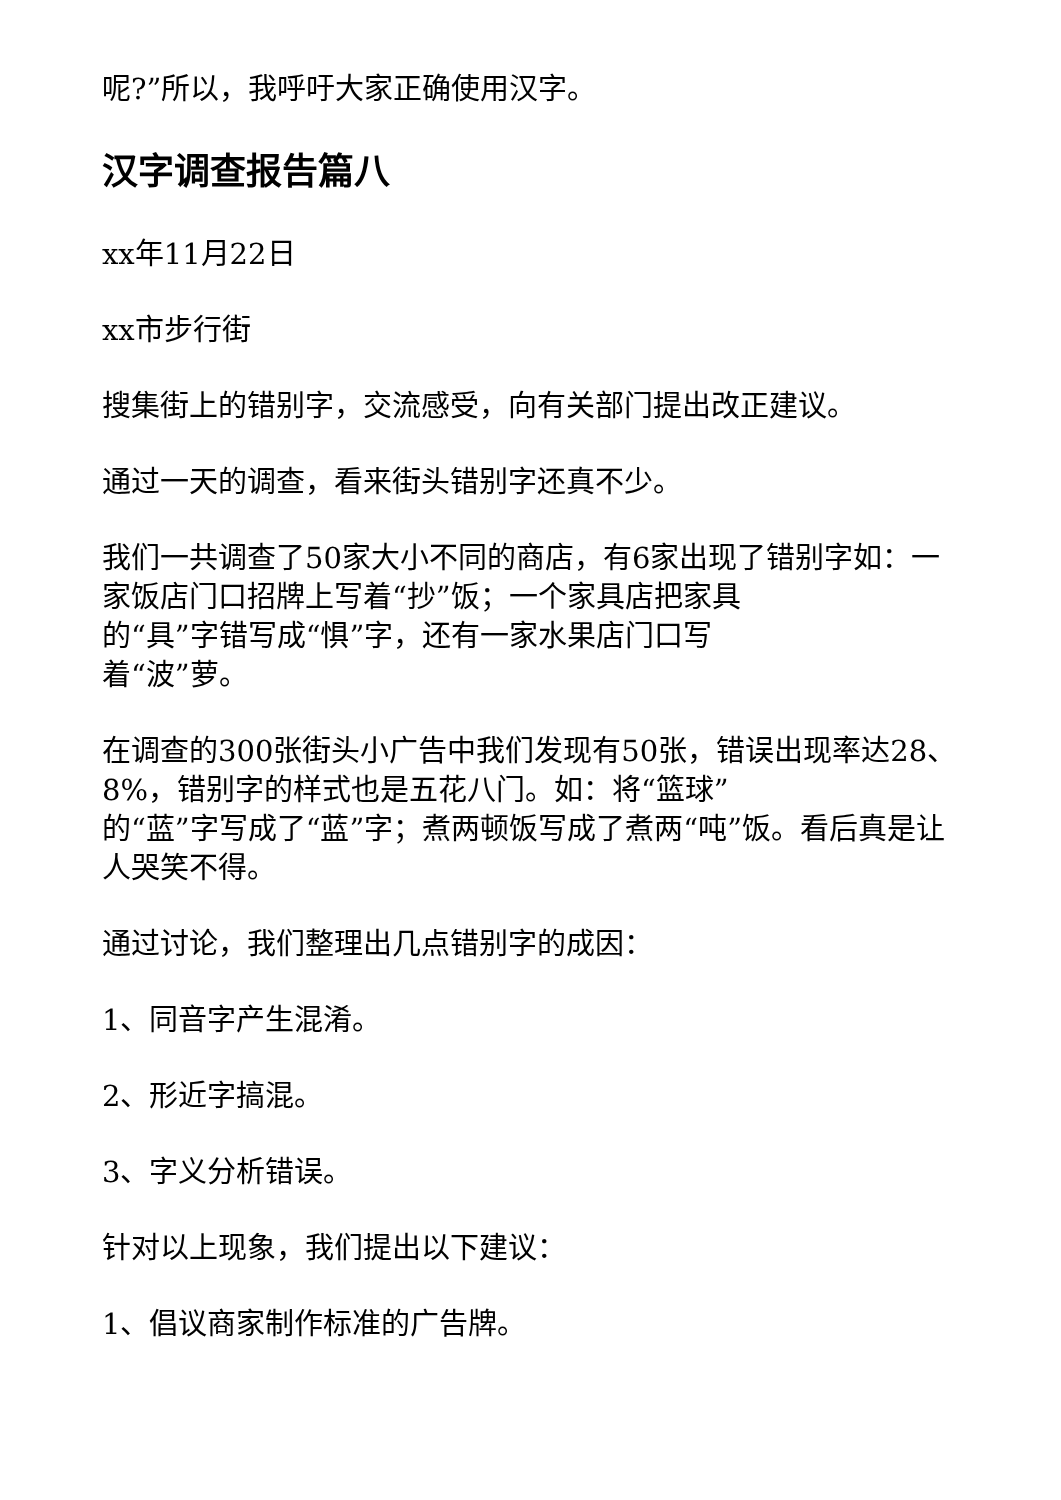呢?”所以，我呼吁大家正确使用汉字。
汉字调查报告篇八
xx年11月22日
xx市步行街
搜集街上的错别字，交流感受，向有关部门提出改正建议。
通过一天的调查，看来街头错别字还真不少。
我们一共调查了50家大小不同的商店，有6家出现了错别字如：一家饭店门口招牌上写着“抄”饭；一个家具店把家具
的“具”字错写成“惧”字，还有一家水果店门口写
着“波”萝。
在调查的300张街头小广告中我们发现有50张，错误出现率达28、8%，错别字的样式也是五花八门。如：将“篮球”
的“蓝”字写成了“蓝”字；煮两顿饭写成了煮两“吨”饭。看后真是让人哭笑不得。
通过讨论，我们整理出几点错别字的成因：
1、同音字产生混淆。
2、形近字搞混。
3、字义分析错误。
针对以上现象，我们提出以下建议：
1、倡议商家制作标准的广告牌。